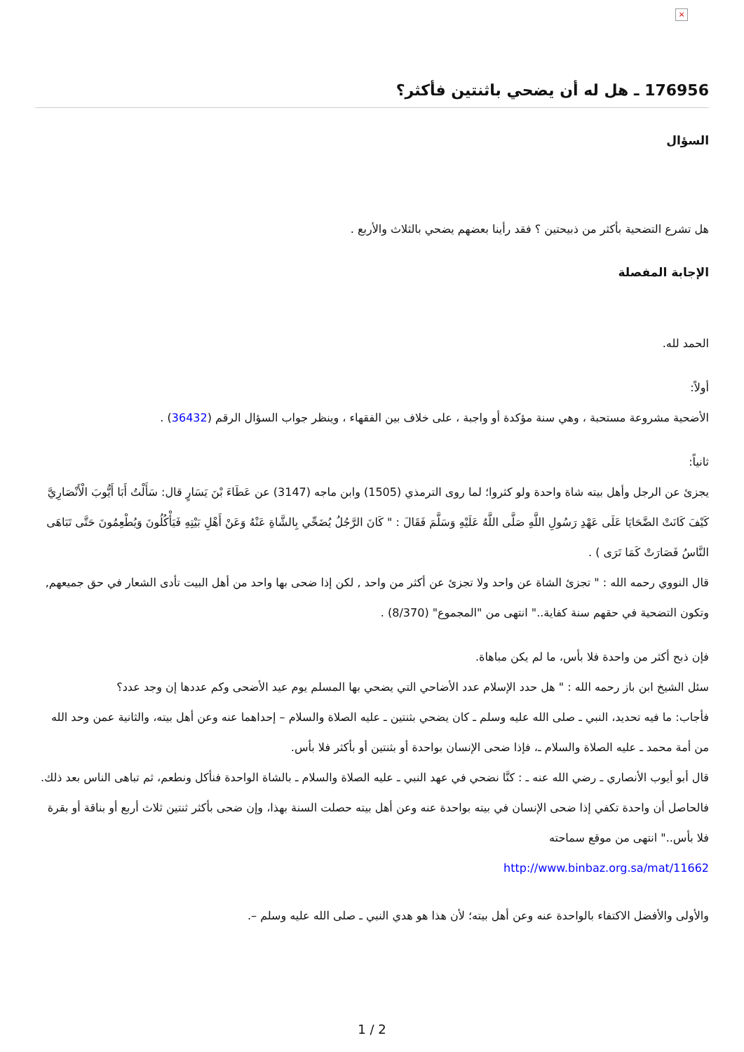×
176956 ـ هل له أن يضحي باثنتين فأكثر؟
السؤال
هل تشرع التضحية بأكثر من ذبيحتين ؟ فقد رأينا بعضهم يضحي بالثلاث والأربع .
الإجابة المفصلة
الحمد لله.
أولاً:
الأضحية مشروعة مستحبة ، وهي سنة مؤكدة أو واجبة ، على خلاف بين الفقهاء ، وينظر جواب السؤال الرقم (36432) .
ثانياً:
يجزئ عن الرجل وأهل بيته شاة واحدة ولو كثروا؛ لما روى الترمذي (1505) وابن ماجه (3147) عن عَطَاءَ بْنَ يَسَارٍ قال: سَأَلْتُ أَبَا أَيُّوبَ الْأَنْصَارِيَّ كَيْفَ كَانَتْ الضَّحَايَا عَلَى عَهْدِ رَسُولِ اللَّهِ صَلَّى اللَّهُ عَلَيْهِ وَسَلَّمَ فَقَالَ : " كَانَ الرَّجُلُ يُضَحِّي بِالشَّاةِ عَنْهُ وَعَنْ أَهْلِ بَيْتِهِ فَيَأْكُلُونَ وَيُطْعِمُونَ حَتَّى تَبَاهَى النَّاسُ فَصَارَتْ كَمَا تَرَى ) .
قال النووي رحمه الله : " تجزئ الشاة عن واحد ولا تجزئ عن أكثر من واحد , لكن إذا ضحى بها واحد من أهل البيت تأدى الشعار في حق جميعهم, وتكون التضحية في حقهم سنة كفاية.." انتهى من "المجموع" (8/370) .
فإن ذبح أكثر من واحدة فلا بأس، ما لم يكن مباهاة.
سئل الشيخ ابن باز رحمه الله : " هل حدد الإسلام عدد الأضاحي التي يضحي بها المسلم يوم عيد الأضحى وكم عددها إن وجد عدد؟
فأجاب: ما فيه تحديد، النبي ـ صلى الله عليه وسلم ـ كان يضحي بثنتين ـ عليه الصلاة والسلام – إحداهما عنه وعن أهل بيته، والثانية عمن وحد الله من أمة محمد ـ عليه الصلاة والسلام ـ، فإذا ضحى الإنسان بواحدة أو بثنتين أو بأكثر فلا بأس.
قال أبو أيوب الأنصاري ـ رضي الله عنه ـ : كنَّا نضحي في عهد النبي ـ عليه الصلاة والسلام ـ بالشاة الواحدة فنأكل ونطعم، ثم تباهى الناس بعد ذلك. فالحاصل أن واحدة تكفي إذا ضحى الإنسان في بيته بواحدة عنه وعن أهل بيته حصلت السنة بهذا، وإن ضحى بأكثر ثنتين ثلاث أربع أو بناقة أو بقرة فلا بأس.." انتهى من موقع سماحته
http://www.binbaz.org.sa/mat/11662
والأولى والأفضل الاكتفاء بالواحدة عنه وعن أهل بيته؛ لأن هذا هو هدي النبي ـ صلى الله عليه وسلم –.
1 / 2